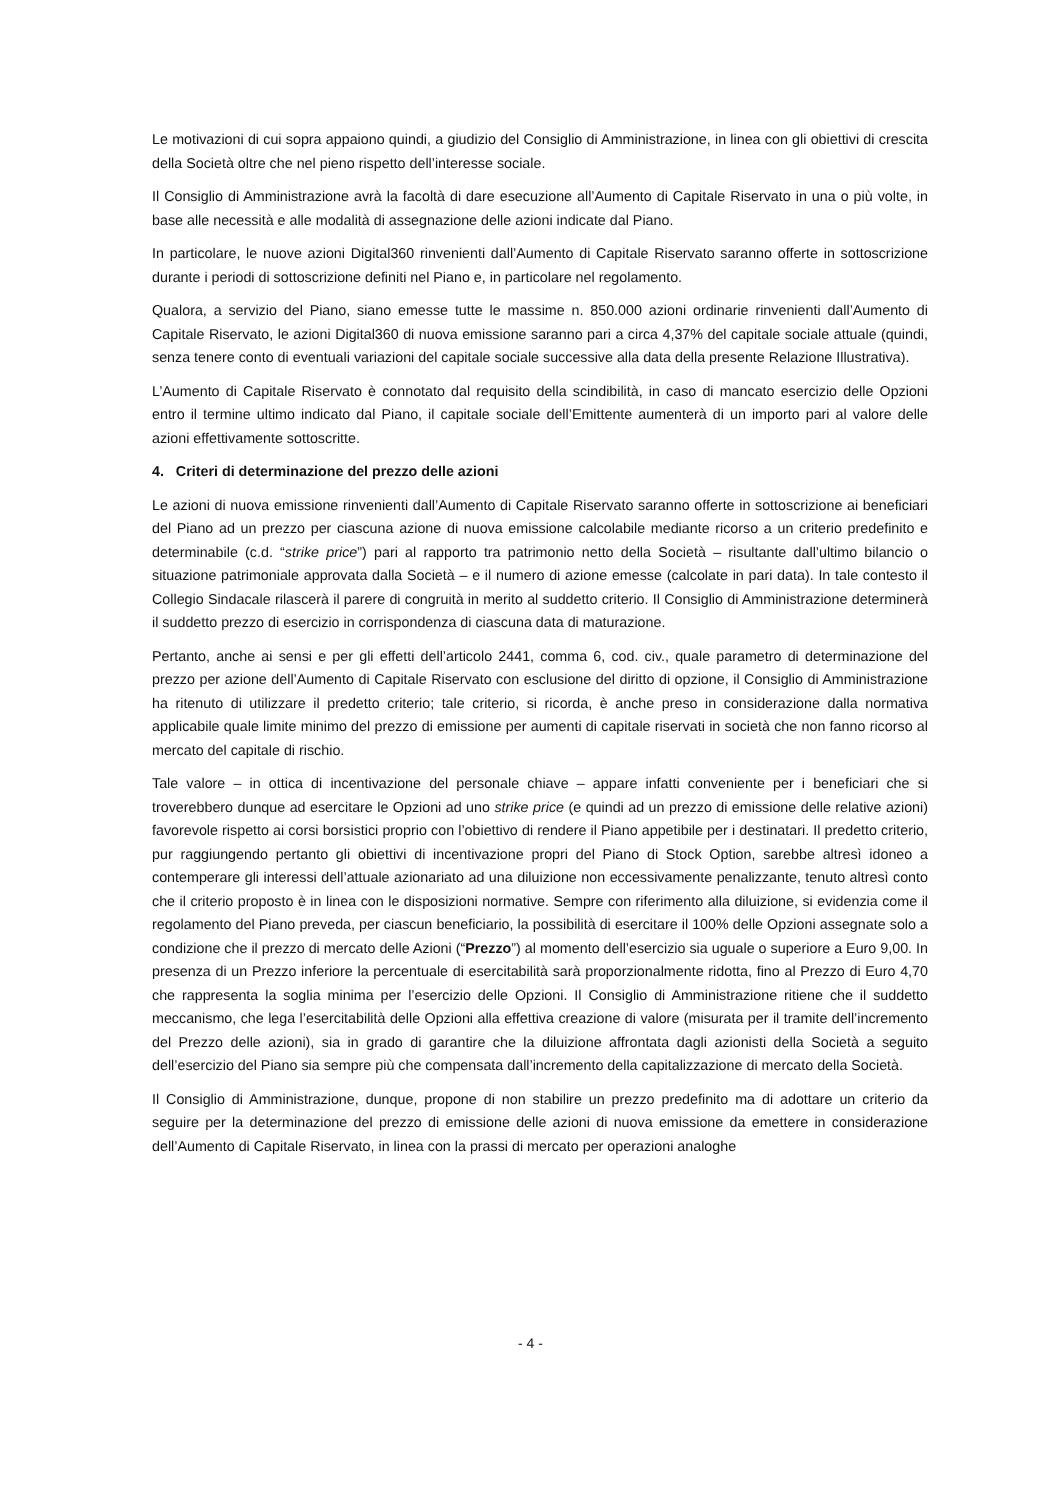Le motivazioni di cui sopra appaiono quindi, a giudizio del Consiglio di Amministrazione, in linea con gli obiettivi di crescita della Società oltre che nel pieno rispetto dell’interesse sociale.
Il Consiglio di Amministrazione avrà la facoltà di dare esecuzione all’Aumento di Capitale Riservato in una o più volte, in base alle necessità e alle modalità di assegnazione delle azioni indicate dal Piano.
In particolare, le nuove azioni Digital360 rinvenienti dall’Aumento di Capitale Riservato saranno offerte in sottoscrizione durante i periodi di sottoscrizione definiti nel Piano e, in particolare nel regolamento.
Qualora, a servizio del Piano, siano emesse tutte le massime n. 850.000 azioni ordinarie rinvenienti dall’Aumento di Capitale Riservato, le azioni Digital360 di nuova emissione saranno pari a circa 4,37% del capitale sociale attuale (quindi, senza tenere conto di eventuali variazioni del capitale sociale successive alla data della presente Relazione Illustrativa).
L’Aumento di Capitale Riservato è connotato dal requisito della scindibilità, in caso di mancato esercizio delle Opzioni entro il termine ultimo indicato dal Piano, il capitale sociale dell’Emittente aumenterà di un importo pari al valore delle azioni effettivamente sottoscritte.
4. Criteri di determinazione del prezzo delle azioni
Le azioni di nuova emissione rinvenienti dall’Aumento di Capitale Riservato saranno offerte in sottoscrizione ai beneficiari del Piano ad un prezzo per ciascuna azione di nuova emissione calcolabile mediante ricorso a un criterio predefinito e determinabile (c.d. “strike price”) pari al rapporto tra patrimonio netto della Società – risultante dall’ultimo bilancio o situazione patrimoniale approvata dalla Società – e il numero di azione emesse (calcolate in pari data). In tale contesto il Collegio Sindacale rilascerà il parere di congruità in merito al suddetto criterio. Il Consiglio di Amministrazione determinerà il suddetto prezzo di esercizio in corrispondenza di ciascuna data di maturazione.
Pertanto, anche ai sensi e per gli effetti dell’articolo 2441, comma 6, cod. civ., quale parametro di determinazione del prezzo per azione dell’Aumento di Capitale Riservato con esclusione del diritto di opzione, il Consiglio di Amministrazione ha ritenuto di utilizzare il predetto criterio; tale criterio, si ricorda, è anche preso in considerazione dalla normativa applicabile quale limite minimo del prezzo di emissione per aumenti di capitale riservati in società che non fanno ricorso al mercato del capitale di rischio.
Tale valore – in ottica di incentivazione del personale chiave – appare infatti conveniente per i beneficiari che si troverebbero dunque ad esercitare le Opzioni ad uno strike price (e quindi ad un prezzo di emissione delle relative azioni) favorevole rispetto ai corsi borsistici proprio con l’obiettivo di rendere il Piano appetibile per i destinatari. Il predetto criterio, pur raggiungendo pertanto gli obiettivi di incentivazione propri del Piano di Stock Option, sarebbe altresì idoneo a contemperare gli interessi dell’attuale azionariato ad una diluizione non eccessivamente penalizzante, tenuto altresì conto che il criterio proposto è in linea con le disposizioni normative. Sempre con riferimento alla diluizione, si evidenzia come il regolamento del Piano preveda, per ciascun beneficiario, la possibilità di esercitare il 100% delle Opzioni assegnate solo a condizione che il prezzo di mercato delle Azioni (“Prezzo”) al momento dell’esercizio sia uguale o superiore a Euro 9,00. In presenza di un Prezzo inferiore la percentuale di esercitabilità sarà proporzionalmente ridotta, fino al Prezzo di Euro 4,70 che rappresenta la soglia minima per l’esercizio delle Opzioni. Il Consiglio di Amministrazione ritiene che il suddetto meccanismo, che lega l’esercitabilità delle Opzioni alla effettiva creazione di valore (misurata per il tramite dell’incremento del Prezzo delle azioni), sia in grado di garantire che la diluizione affrontata dagli azionisti della Società a seguito dell’esercizio del Piano sia sempre più che compensata dall’incremento della capitalizzazione di mercato della Società.
Il Consiglio di Amministrazione, dunque, propone di non stabilire un prezzo predefinito ma di adottare un criterio da seguire per la determinazione del prezzo di emissione delle azioni di nuova emissione da emettere in considerazione dell’Aumento di Capitale Riservato, in linea con la prassi di mercato per operazioni analoghe
- 4 -